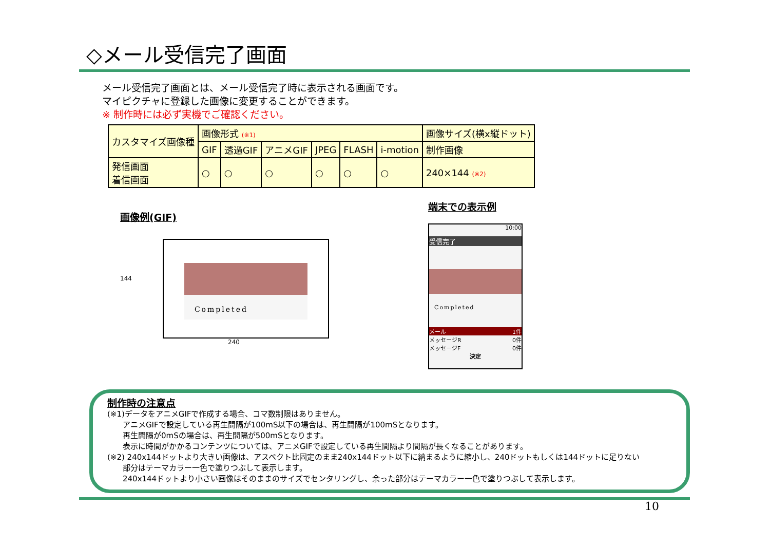◇メール受信完了画面
メール受信完了画面とは、メール受信完了時に表示される画面です。
マイピクチャに登録した画像に変更することができます。
※ 制作時には必ず実機でご確認ください。
| カスタマイズ画像種 | 画像形式 (※1) | | | | | | 画像サイズ(横x縦ドット) |
| --- | --- | --- | --- | --- | --- | --- | --- |
| | GIF | 透過GIF | アニメGIF | JPEG | FLASH | i-motion | 制作画像 |
| 発信画面 着信画面 | ○ | ○ | ○ | ○ | ○ | ○ | 240×144 (※2) |
画像例(GIF)
144
Completed
240
端末での表示例
10:00
受信完了
Completed
メール 1件
メッセージR 0件
メッセージF 0件
決定
制作時の注意点
(※1)データをアニメGIFで作成する場合、コマ数制限はありません。
  アニメGIFで設定している再生間隔が100mS以下の場合は、再生間隔が100mSとなります。
  再生間隔が0mSの場合は、再生間隔が500mSとなります。
  表示に時間がかかるコンテンツについては、アニメGIFで設定している再生間隔より間隔が長くなることがあります。
(※2) 240x144ドットより大きい画像は、アスペクト比固定のまま240x144ドット以下に納まるように縮小し、240ドットもしくは144ドットに足りない
  部分はテーマカラー一色で塗りつぶして表示します。
  240x144ドットより小さい画像はそのままのサイズでセンタリングし、余った部分はテーマカラー一色で塗りつぶして表示します。
10